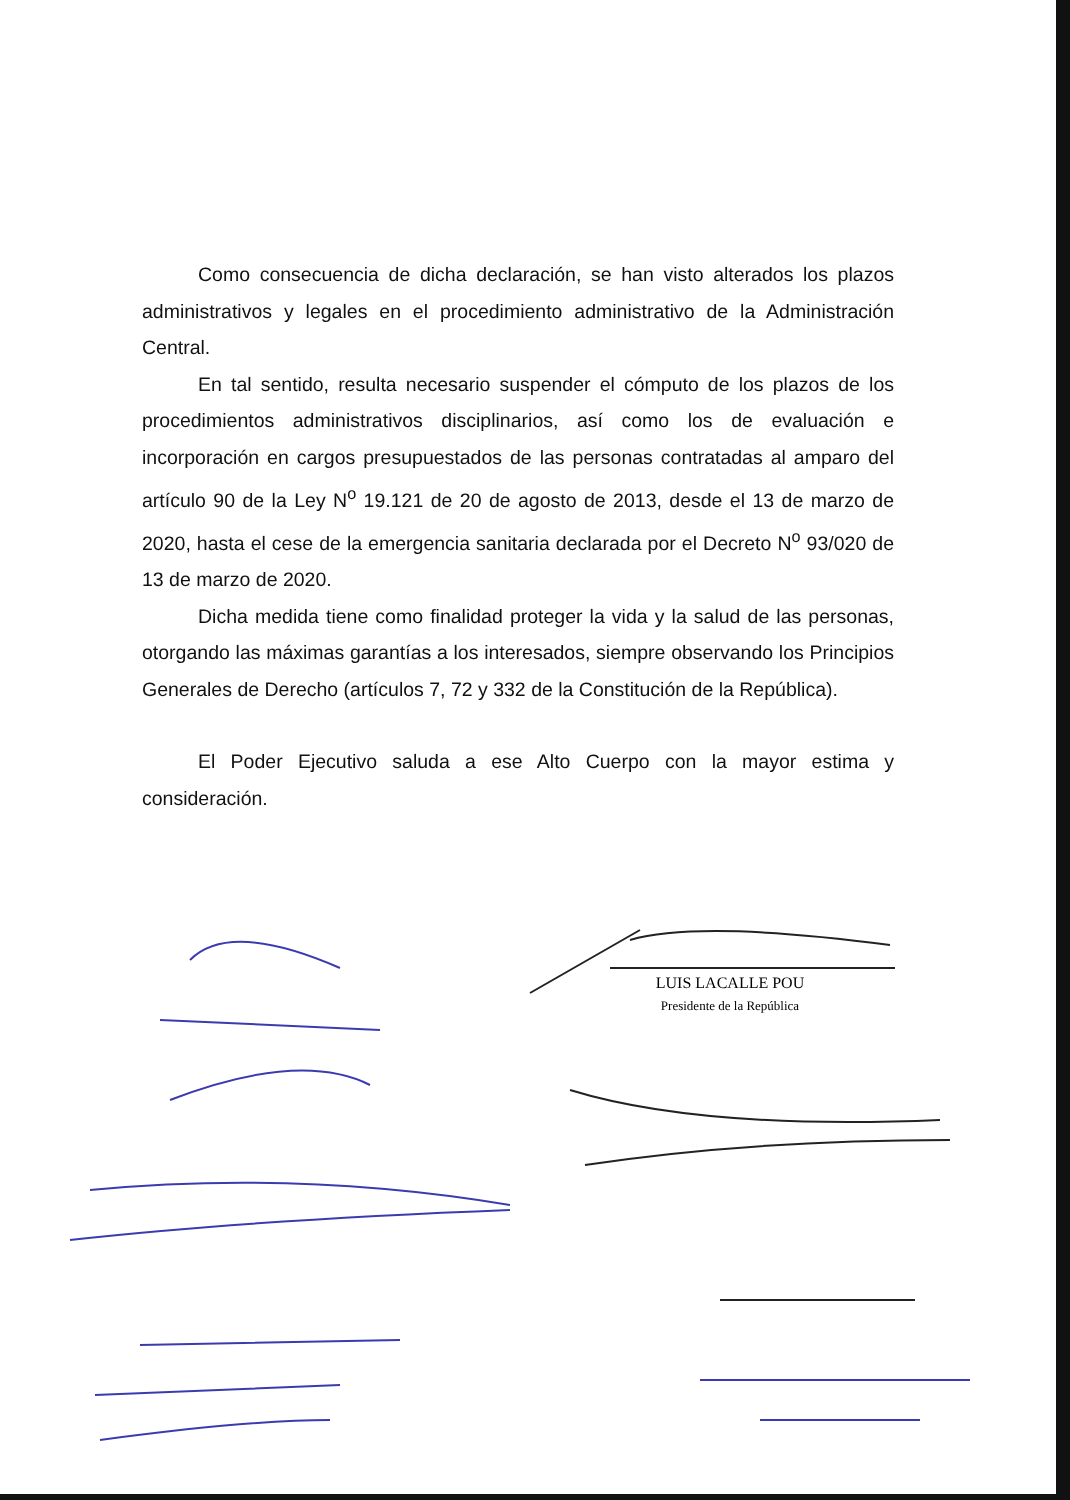Como consecuencia de dicha declaración, se han visto alterados los plazos administrativos y legales en el procedimiento administrativo de la Administración Central.
En tal sentido, resulta necesario suspender el cómputo de los plazos de los procedimientos administrativos disciplinarios, así como los de evaluación e incorporación en cargos presupuestados de las personas contratadas al amparo del artículo 90 de la Ley N<sup>o</sup> 19.121 de 20 de agosto de 2013, desde el 13 de marzo de 2020, hasta el cese de la emergencia sanitaria declarada por el Decreto N<sup>o</sup> 93/020 de 13 de marzo de 2020.
Dicha medida tiene como finalidad proteger la vida y la salud de las personas, otorgando las máximas garantías a los interesados, siempre observando los Principios Generales de Derecho (artículos 7, 72 y 332 de la Constitución de la República).
El Poder Ejecutivo saluda a ese Alto Cuerpo con la mayor estima y consideración.
LUIS LACALLE POU
Presidente de la República